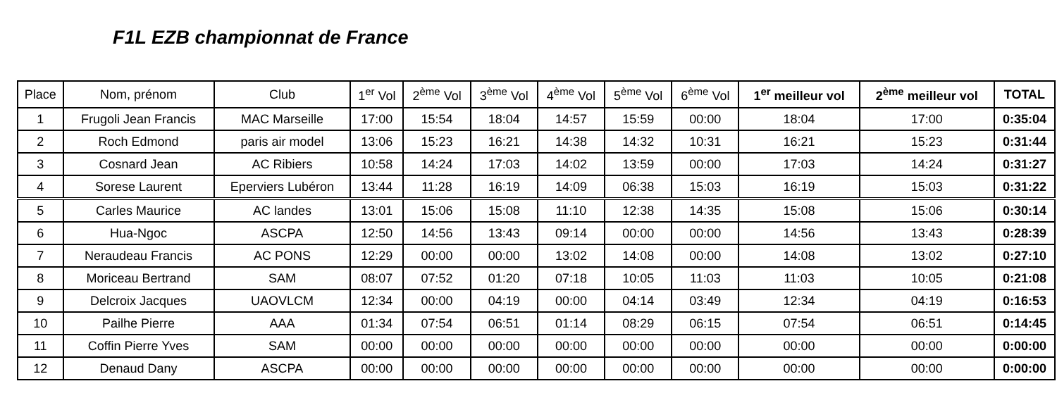F1L EZB championnat de France
| Place | Nom, prénom | Club | 1<sup>er</sup> Vol | 2<sup>ème</sup> Vol | 3<sup>ème</sup> Vol | 4<sup>ème</sup> Vol | 5<sup>ème</sup> Vol | 6<sup>ème</sup> Vol | 1<sup>er</sup> meilleur vol | 2<sup>ème</sup> meilleur vol | TOTAL |
| --- | --- | --- | --- | --- | --- | --- | --- | --- | --- | --- | --- |
| 1 | Frugoli Jean Francis | MAC Marseille | 17:00 | 15:54 | 18:04 | 14:57 | 15:59 | 00:00 | 18:04 | 17:00 | 0:35:04 |
| 2 | Roch Edmond | paris air model | 13:06 | 15:23 | 16:21 | 14:38 | 14:32 | 10:31 | 16:21 | 15:23 | 0:31:44 |
| 3 | Cosnard Jean | AC Ribiers | 10:58 | 14:24 | 17:03 | 14:02 | 13:59 | 00:00 | 17:03 | 14:24 | 0:31:27 |
| 4 | Sorese Laurent | Eperviers Lubéron | 13:44 | 11:28 | 16:19 | 14:09 | 06:38 | 15:03 | 16:19 | 15:03 | 0:31:22 |
| 5 | Carles Maurice | AC landes | 13:01 | 15:06 | 15:08 | 11:10 | 12:38 | 14:35 | 15:08 | 15:06 | 0:30:14 |
| 6 | Hua-Ngoc | ASCPA | 12:50 | 14:56 | 13:43 | 09:14 | 00:00 | 00:00 | 14:56 | 13:43 | 0:28:39 |
| 7 | Neraudeau Francis | AC PONS | 12:29 | 00:00 | 00:00 | 13:02 | 14:08 | 00:00 | 14:08 | 13:02 | 0:27:10 |
| 8 | Moriceau Bertrand | SAM | 08:07 | 07:52 | 01:20 | 07:18 | 10:05 | 11:03 | 11:03 | 10:05 | 0:21:08 |
| 9 | Delcroix Jacques | UAOVLCM | 12:34 | 00:00 | 04:19 | 00:00 | 04:14 | 03:49 | 12:34 | 04:19 | 0:16:53 |
| 10 | Pailhe Pierre | AAA | 01:34 | 07:54 | 06:51 | 01:14 | 08:29 | 06:15 | 07:54 | 06:51 | 0:14:45 |
| 11 | Coffin Pierre Yves | SAM | 00:00 | 00:00 | 00:00 | 00:00 | 00:00 | 00:00 | 00:00 | 00:00 | 0:00:00 |
| 12 | Denaud Dany | ASCPA | 00:00 | 00:00 | 00:00 | 00:00 | 00:00 | 00:00 | 00:00 | 00:00 | 0:00:00 |